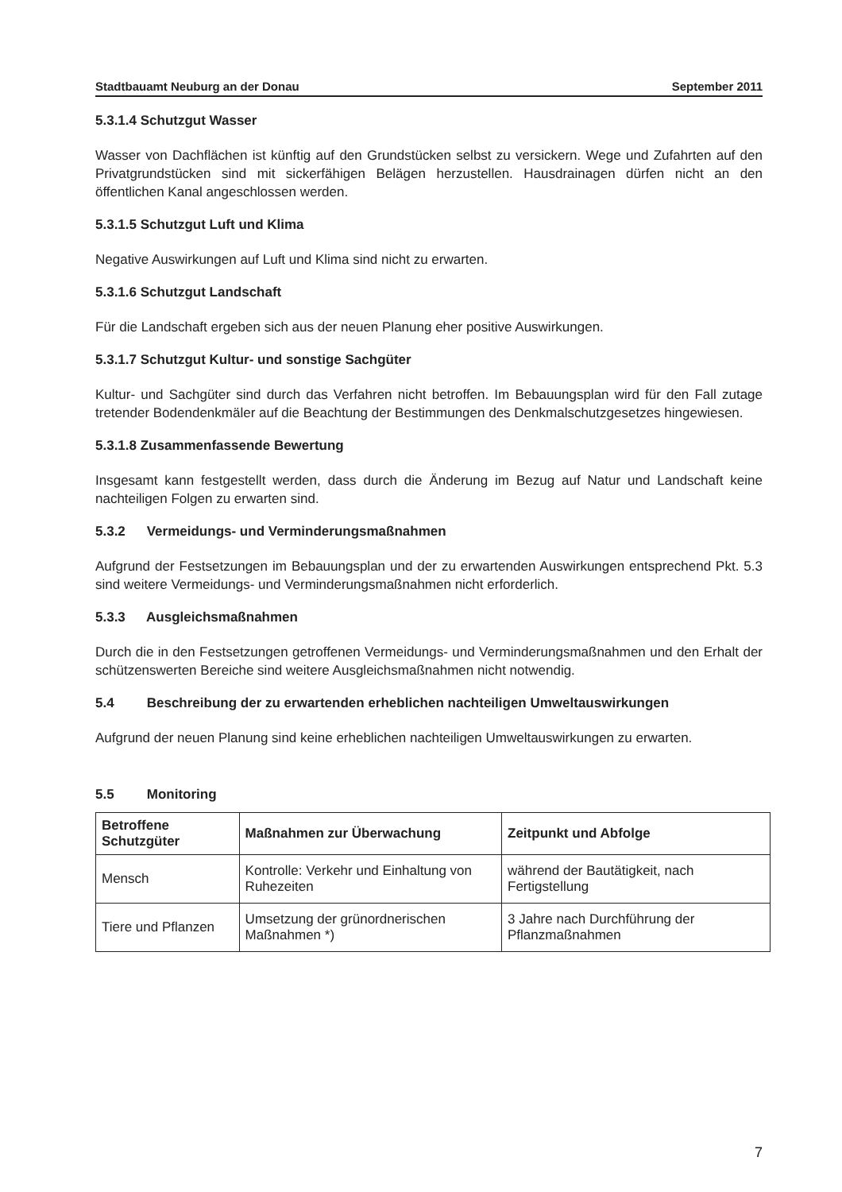Stadtbauamt Neuburg an der Donau September 2011
5.3.1.4 Schutzgut Wasser
Wasser von Dachflächen ist künftig auf den Grundstücken selbst zu versickern. Wege und Zufahrten auf den Privatgrundstücken sind mit sickerfähigen Belägen herzustellen. Hausdrainagen dürfen nicht an den öffentlichen Kanal angeschlossen werden.
5.3.1.5 Schutzgut Luft und Klima
Negative Auswirkungen auf Luft und Klima sind nicht zu erwarten.
5.3.1.6 Schutzgut Landschaft
Für die Landschaft ergeben sich aus der neuen Planung eher positive Auswirkungen.
5.3.1.7 Schutzgut Kultur- und sonstige Sachgüter
Kultur- und Sachgüter sind durch das Verfahren nicht betroffen. Im Bebauungsplan wird für den Fall zutage tretender Bodendenkmäler auf die Beachtung der Bestimmungen des Denkmalschutzgesetzes hingewiesen.
5.3.1.8 Zusammenfassende Bewertung
Insgesamt kann festgestellt werden, dass durch die Änderung im Bezug auf Natur und Landschaft keine nachteiligen Folgen zu erwarten sind.
5.3.2 Vermeidungs- und Verminderungsmaßnahmen
Aufgrund der Festsetzungen im Bebauungsplan und der zu erwartenden Auswirkungen entsprechend Pkt. 5.3 sind weitere Vermeidungs- und Verminderungsmaßnahmen nicht erforderlich.
5.3.3 Ausgleichsmaßnahmen
Durch die in den Festsetzungen getroffenen Vermeidungs- und Verminderungsmaßnahmen und den Erhalt der schützenswerten Bereiche sind weitere Ausgleichsmaßnahmen nicht notwendig.
5.4 Beschreibung der zu erwartenden erheblichen nachteiligen Umweltauswirkungen
Aufgrund der neuen Planung sind keine erheblichen nachteiligen Umweltauswirkungen zu erwarten.
5.5 Monitoring
| Betroffene Schutzgüter | Maßnahmen zur Überwachung | Zeitpunkt und Abfolge |
| --- | --- | --- |
| Mensch | Kontrolle: Verkehr und Einhaltung von Ruhezeiten | während der Bautätigkeit, nach Fertigstellung |
| Tiere und Pflanzen | Umsetzung der grünordnerischen Maßnahmen *) | 3 Jahre nach Durchführung der Pflanzmaßnahmen |
7